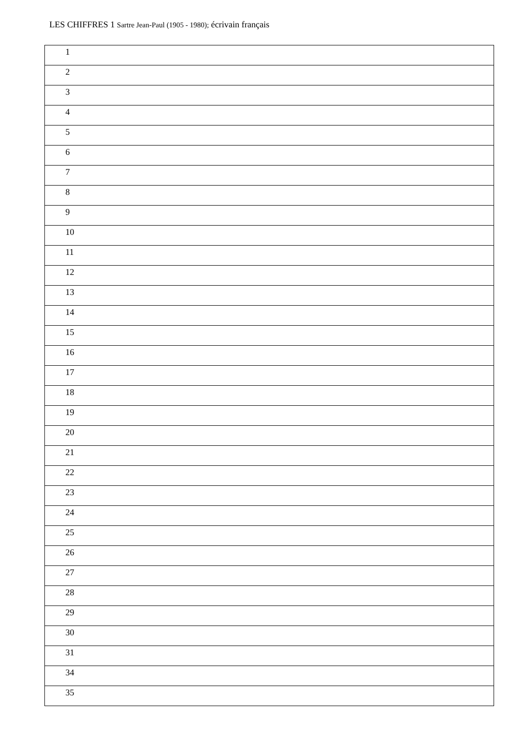LES CHIFFRES 1 Sartre Jean-Paul (1905 - 1980); écrivain français
| 1 |
| 2 |
| 3 |
| 4 |
| 5 |
| 6 |
| 7 |
| 8 |
| 9 |
| 10 |
| 11 |
| 12 |
| 13 |
| 14 |
| 15 |
| 16 |
| 17 |
| 18 |
| 19 |
| 20 |
| 21 |
| 22 |
| 23 |
| 24 |
| 25 |
| 26 |
| 27 |
| 28 |
| 29 |
| 30 |
| 31 |
| 34 |
| 35 |